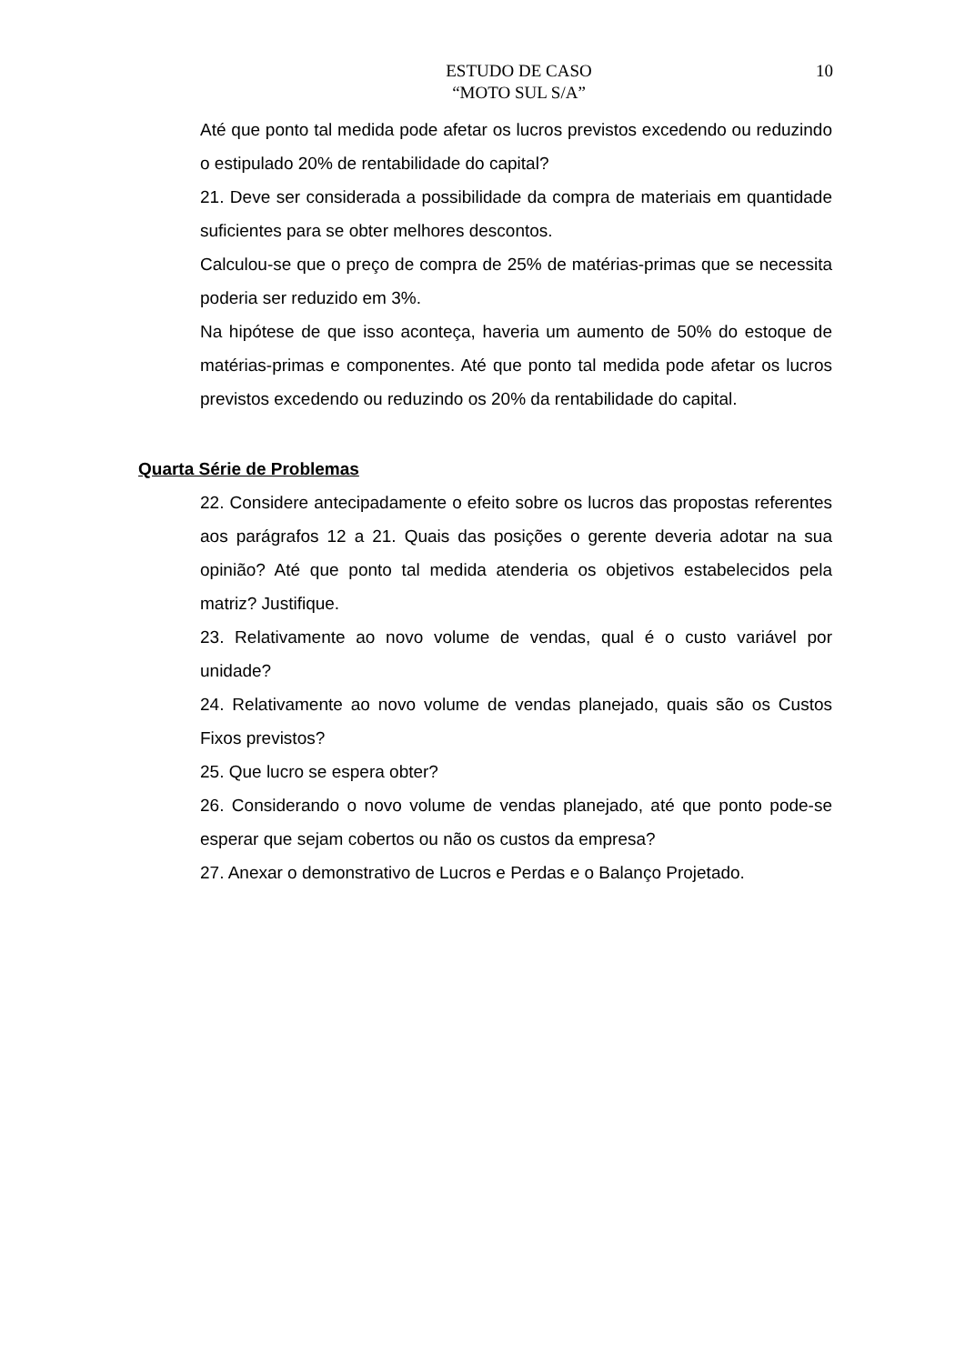ESTUDO DE CASO
“MOTO SUL S/A”
10
Até que ponto tal medida pode afetar os lucros previstos excedendo ou reduzindo o estipulado 20% de rentabilidade do capital?
21. Deve ser considerada a possibilidade da compra de materiais em quantidade suficientes para se obter melhores descontos.
Calculou-se que o preço de compra de 25% de matérias-primas que se necessita poderia ser reduzido em 3%.
Na hipótese de que isso aconteça, haveria um aumento de 50% do estoque de matérias-primas e componentes. Até que ponto tal medida pode afetar os lucros previstos excedendo ou reduzindo os 20% da rentabilidade do capital.
Quarta Série de Problemas
22. Considere antecipadamente o efeito sobre os lucros das propostas referentes aos parágrafos 12 a 21. Quais das posições o gerente deveria adotar na sua opinião? Até que ponto tal medida atenderia os objetivos estabelecidos pela matriz? Justifique.
23. Relativamente ao novo volume de vendas, qual é o custo variável por unidade?
24. Relativamente ao novo volume de vendas planejado, quais são os Custos Fixos previstos?
25. Que lucro se espera obter?
26. Considerando o novo volume de vendas planejado, até que ponto pode-se esperar que sejam cobertos ou não os custos da empresa?
27. Anexar o demonstrativo de Lucros e Perdas e o Balanço Projetado.